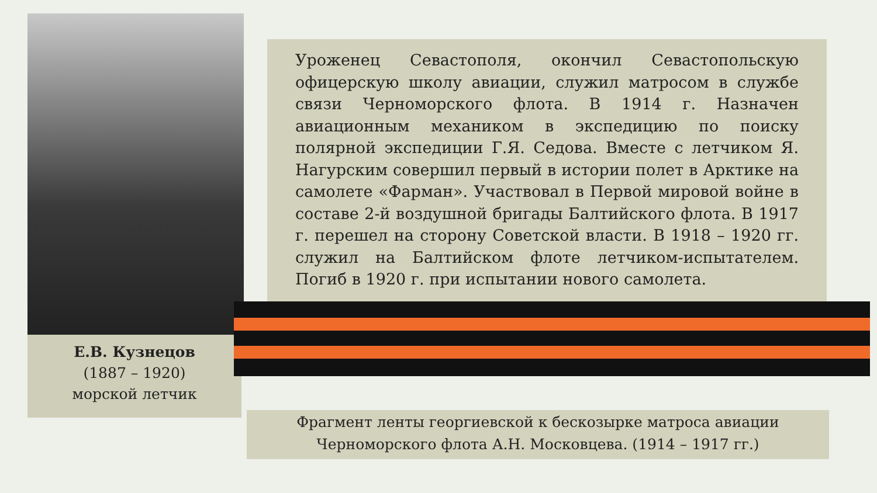Е.В. Кузнецов
(1887 – 1920)
морской летчик
Уроженец Севастополя, окончил Севастопольскую офицерскую школу авиации, служил матросом в службе связи Черноморского флота. В 1914 г. Назначен авиационным механиком в экспедицию по поиску полярной экспедиции Г.Я. Седова. Вместе с летчиком Я. Нагурским совершил первый в истории полет в Арктике на самолете «Фарман». Участвовал в Первой мировой войне в составе 2-й воздушной бригады Балтийского флота. В 1917 г. перешел на сторону Советской власти. В 1918 – 1920 гг. служил на Балтийском флоте летчиком-испытателем. Погиб в 1920 г. при испытании нового самолета.
Фрагмент ленты георгиевской к бескозырке матроса авиации
Черноморского флота А.Н. Московцева. (1914 – 1917 гг.)